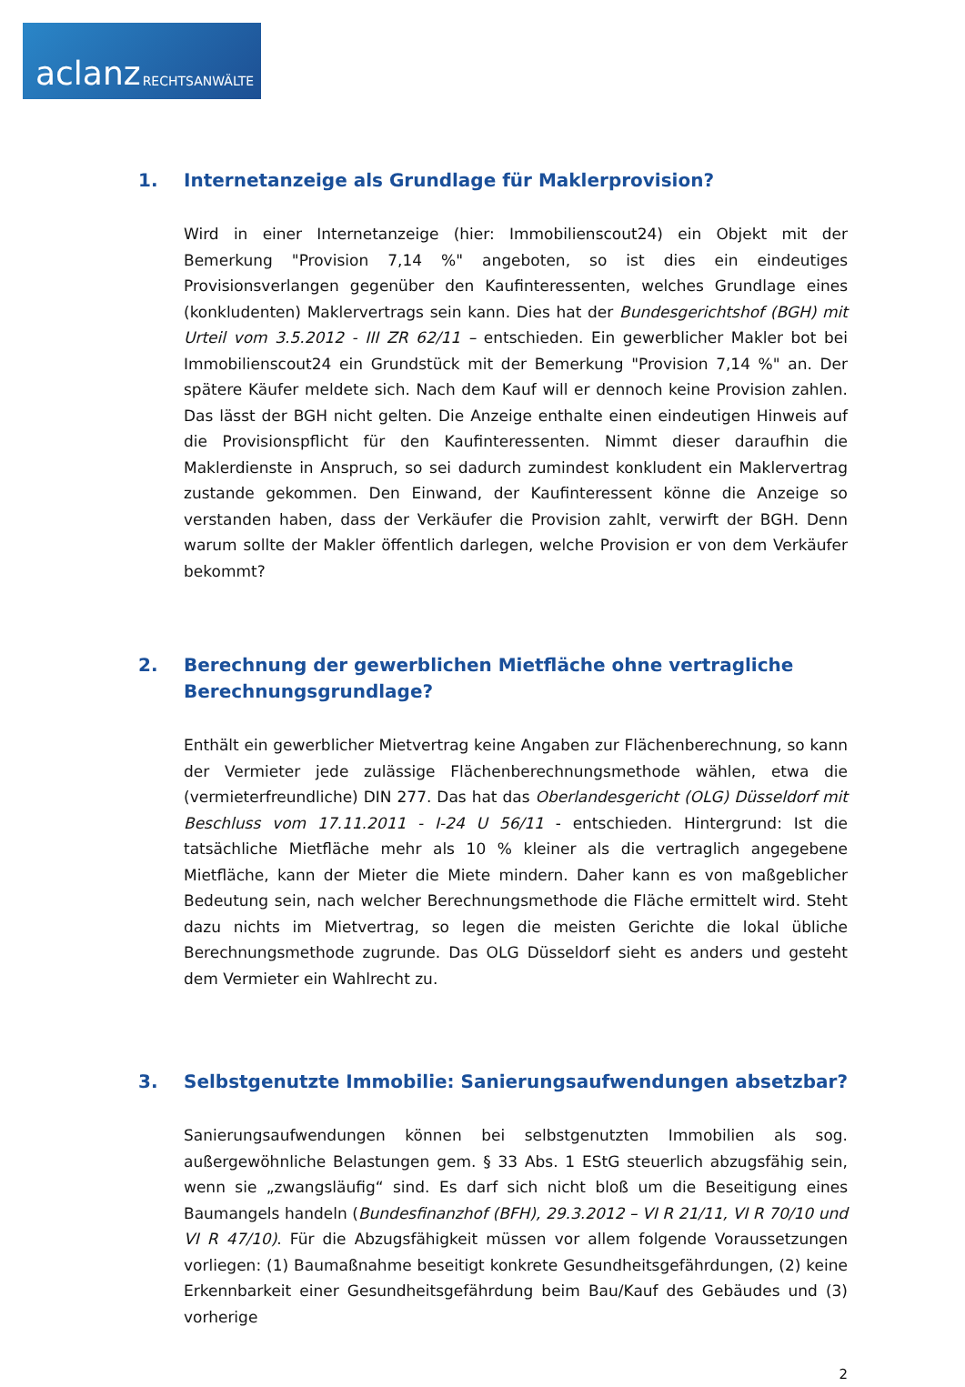aclanz RECHTSANWÄLTE
1. Internetanzeige als Grundlage für Maklerprovision?
Wird in einer Internetanzeige (hier: Immobilienscout24) ein Objekt mit der Bemerkung "Provision 7,14 %" angeboten, so ist dies ein eindeutiges Provisionsverlangen gegenüber den Kaufinteressenten, welches Grundlage eines (konkludenten) Maklervertrags sein kann. Dies hat der Bundesgerichtshof (BGH) mit Urteil vom 3.5.2012 - III ZR 62/11 – entschieden. Ein gewerblicher Makler bot bei Immobilienscout24 ein Grundstück mit der Bemerkung "Provision 7,14 %" an. Der spätere Käufer meldete sich. Nach dem Kauf will er dennoch keine Provision zahlen. Das lässt der BGH nicht gelten. Die Anzeige enthalte einen eindeutigen Hinweis auf die Provisionspflicht für den Kaufinteressenten. Nimmt dieser daraufhin die Maklerdienste in Anspruch, so sei dadurch zumindest konkludent ein Maklervertrag zustande gekommen. Den Einwand, der Kaufinteressent könne die Anzeige so verstanden haben, dass der Verkäufer die Provision zahlt, verwirft der BGH. Denn warum sollte der Makler öffentlich darlegen, welche Provision er von dem Verkäufer bekommt?
2. Berechnung der gewerblichen Mietfläche ohne vertragliche Berechnungsgrundlage?
Enthält ein gewerblicher Mietvertrag keine Angaben zur Flächenberechnung, so kann der Vermieter jede zulässige Flächenberechnungsmethode wählen, etwa die (vermieterfreundliche) DIN 277. Das hat das Oberlandesgericht (OLG) Düsseldorf mit Beschluss vom 17.11.2011 - I-24 U 56/11 - entschieden. Hintergrund: Ist die tatsächliche Mietfläche mehr als 10 % kleiner als die vertraglich angegebene Mietfläche, kann der Mieter die Miete mindern. Daher kann es von maßgeblicher Bedeutung sein, nach welcher Berechnungsmethode die Fläche ermittelt wird. Steht dazu nichts im Mietvertrag, so legen die meisten Gerichte die lokal übliche Berechnungsmethode zugrunde. Das OLG Düsseldorf sieht es anders und gesteht dem Vermieter ein Wahlrecht zu.
3. Selbstgenutzte Immobilie: Sanierungsaufwendungen absetzbar?
Sanierungsaufwendungen können bei selbstgenutzten Immobilien als sog. außergewöhnliche Belastungen gem. § 33 Abs. 1 EStG steuerlich abzugsfähig sein, wenn sie „zwangsläufig“ sind. Es darf sich nicht bloß um die Beseitigung eines Baumangels handeln (Bundesfinanzhof (BFH), 29.3.2012 – VI R 21/11, VI R 70/10 und VI R 47/10). Für die Abzugsfähigkeit müssen vor allem folgende Voraussetzungen vorliegen: (1) Baumaßnahme beseitigt konkrete Gesundheitsgefährdungen, (2) keine Erkennbarkeit einer Gesundheitsgefährdung beim Bau/Kauf des Gebäudes und (3) vorherige
2